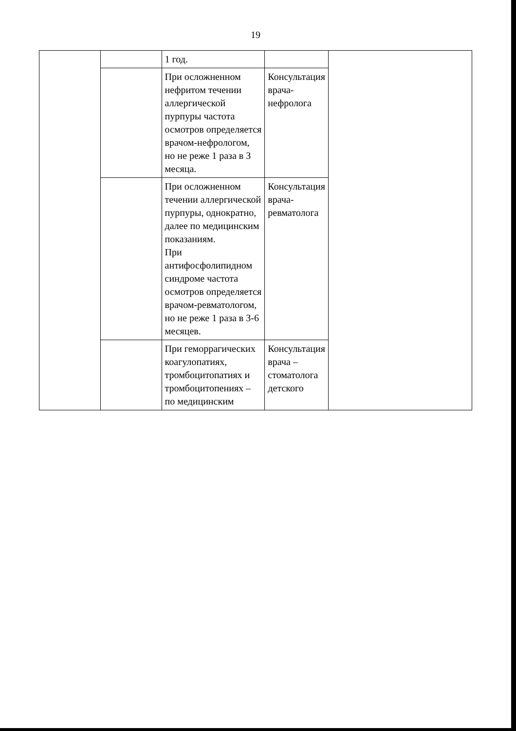19
| | | 1 год. | | |
| | | При осложненном нефритом течении аллергической пурпуры частота осмотров определяется врачом-нефрологом, но не реже 1 раза в 3 месяца. | Консультация врача-нефролога | |
| | | При осложненном течении аллергической пурпуры, однократно, далее по медицинским показаниям. При антифосфолипидном синдроме частота осмотров определяется врачом-ревматологом, но не реже 1 раза в 3-6 месяцев. | Консультация врача-ревматолога | |
| | | При геморрагических коагулопатиях, тромбоцитопатиях и тромбоцитопениях – по медицинским | Консультация врача – стоматолога детского | |